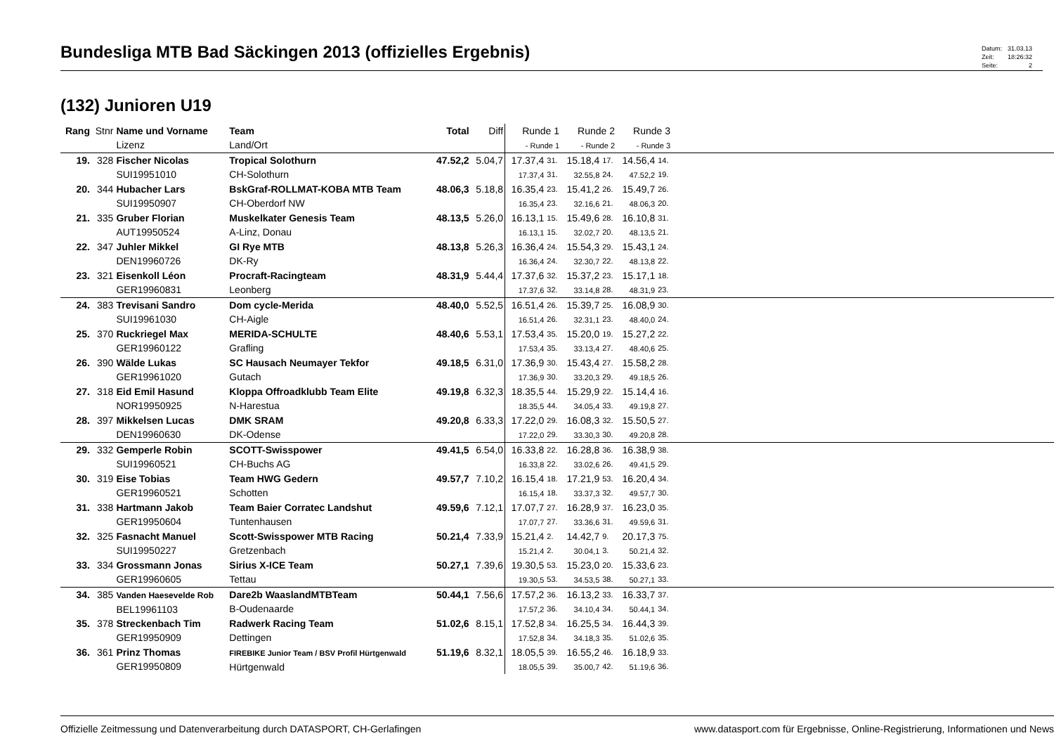Bundesliga MTB Bad Säckingen 2013 (offizielles Ergebnis)
| Datum: | 31.03.13 |
| Zeit: | 18:26:32 |
| Seite: | 2 |
(132) Junioren U19
| Rang | Stnr | Name und Vorname Lizenz | Team Land/Ort | Total | Diff | Runde 1 - Runde 1 | | Runde 2 - Runde 2 | | Runde 3 - Runde 3 | | |
| 19. | 328 | Fischer Nicolas SUI19951010 | Tropical Solothurn CH-Solothurn | 47.52,2 | 5.04,7 | 17.37,4 17.37,4 | 31. 31. | 15.18,4 32.55,8 | 17. 24. | 14.56,4 47.52,2 | 14. 19. | |
| 20. | 344 | Hubacher Lars SUI19950907 | BskGraf-ROLLMAT-KOBA MTB Team CH-Oberdorf NW | 48.06,3 | 5.18,8 | 16.35,4 16.35,4 | 23. 23. | 15.41,2 32.16,6 | 26. 21. | 15.49,7 48.06,3 | 26. 20. | |
| 21. | 335 | Gruber Florian AUT19950524 | Muskelkater Genesis Team A-Linz, Donau | 48.13,5 | 5.26,0 | 16.13,1 16.13,1 | 15. 15. | 15.49,6 32.02,7 | 28. 20. | 16.10,8 48.13,5 | 31. 21. | |
| 22. | 347 | Juhler Mikkel DEN19960726 | GI Rye MTB DK-Ry | 48.13,8 | 5.26,3 | 16.36,4 16.36,4 | 24. 24. | 15.54,3 32.30,7 | 29. 22. | 15.43,1 48.13,8 | 24. 22. | |
| 23. | 321 | Eisenkoll Léon GER19960831 | Procraft-Racingteam Leonberg | 48.31,9 | 5.44,4 | 17.37,6 17.37,6 | 32. 32. | 15.37,2 33.14,8 | 23. 28. | 15.17,1 48.31,9 | 18. 23. | |
| 24. | 383 | Trevisani Sandro SUI19961030 | Dom cycle-Merida CH-Aigle | 48.40,0 | 5.52,5 | 16.51,4 16.51,4 | 26. 26. | 15.39,7 32.31,1 | 25. 23. | 16.08,9 48.40,0 | 30. 24. | |
| 25. | 370 | Ruckriegel Max GER19960122 | MERIDA-SCHULTE Grafling | 48.40,6 | 5.53,1 | 17.53,4 17.53,4 | 35. 35. | 15.20,0 33.13,4 | 19. 27. | 15.27,2 48.40,6 | 22. 25. | |
| 26. | 390 | Wälde Lukas GER19961020 | SC Hausach Neumayer Tekfor Gutach | 49.18,5 | 6.31,0 | 17.36,9 17.36,9 | 30. 30. | 15.43,4 33.20,3 | 27. 29. | 15.58,2 49.18,5 | 28. 26. | |
| 27. | 318 | Eid Emil Hasund NOR19950925 | Kloppa Offroadklubb Team Elite N-Harestua | 49.19,8 | 6.32,3 | 18.35,5 18.35,5 | 44. 44. | 15.29,9 34.05,4 | 22. 33. | 15.14,4 49.19,8 | 16. 27. | |
| 28. | 397 | Mikkelsen Lucas DEN19960630 | DMK SRAM DK-Odense | 49.20,8 | 6.33,3 | 17.22,0 17.22,0 | 29. 29. | 16.08,3 33.30,3 | 32. 30. | 15.50,5 49.20,8 | 27. 28. | |
| 29. | 332 | Gemperle Robin SUI19960521 | SCOTT-Swisspower CH-Buchs AG | 49.41,5 | 6.54,0 | 16.33,8 16.33,8 | 22. 22. | 16.28,8 33.02,6 | 36. 26. | 16.38,9 49.41,5 | 38. 29. | |
| 30. | 319 | Eise Tobias GER19960521 | Team HWG Gedern Schotten | 49.57,7 | 7.10,2 | 16.15,4 16.15,4 | 18. 18. | 17.21,9 33.37,3 | 53. 32. | 16.20,4 49.57,7 | 34. 30. | |
| 31. | 338 | Hartmann Jakob GER19950604 | Team Baier Corratec Landshut Tuntenhausen | 49.59,6 | 7.12,1 | 17.07,7 17.07,7 | 27. 27. | 16.28,9 33.36,6 | 37. 31. | 16.23,0 49.59,6 | 35. 31. | |
| 32. | 325 | Fasnacht Manuel SUI19950227 | Scott-Swisspower MTB Racing Gretzenbach | 50.21,4 | 7.33,9 | 15.21,4 15.21,4 | 2. 2. | 14.42,7 30.04,1 | 9. 3. | 20.17,3 50.21,4 | 75. 32. | |
| 33. | 334 | Grossmann Jonas GER19960605 | Sirius X-ICE Team Tettau | 50.27,1 | 7.39,6 | 19.30,5 19.30,5 | 53. 53. | 15.23,0 34.53,5 | 20. 38. | 15.33,6 50.27,1 | 23. 33. | |
| 34. | 385 | Vanden Haesevelde Rob BEL19961103 | Dare2b WaaslandMTBTeam B-Oudenaarde | 50.44,1 | 7.56,6 | 17.57,2 17.57,2 | 36. 36. | 16.13,2 34.10,4 | 33. 34. | 16.33,7 50.44,1 | 37. 34. | |
| 35. | 378 | Streckenbach Tim GER19950909 | Radwerk Racing Team Dettingen | 51.02,6 | 8.15,1 | 17.52,8 17.52,8 | 34. 34. | 16.25,5 34.18,3 | 34. 35. | 16.44,3 51.02,6 | 39. 35. | |
| 36. | 361 | Prinz Thomas GER19950809 | FIREBIKE Junior Team / BSV Profil Hürtgenwald Hürtgenwald | 51.19,6 | 8.32,1 | 18.05,5 18.05,5 | 39. 39. | 16.55,2 35.00,7 | 46. 42. | 16.18,9 51.19,6 | 33. 36. | |
Offizielle Zeitmessung und Datenverarbeitung durch DATASPORT, CH-Gerlafingen www.datasport.com für Ergebnisse, Online-Registrierung, Informationen und News